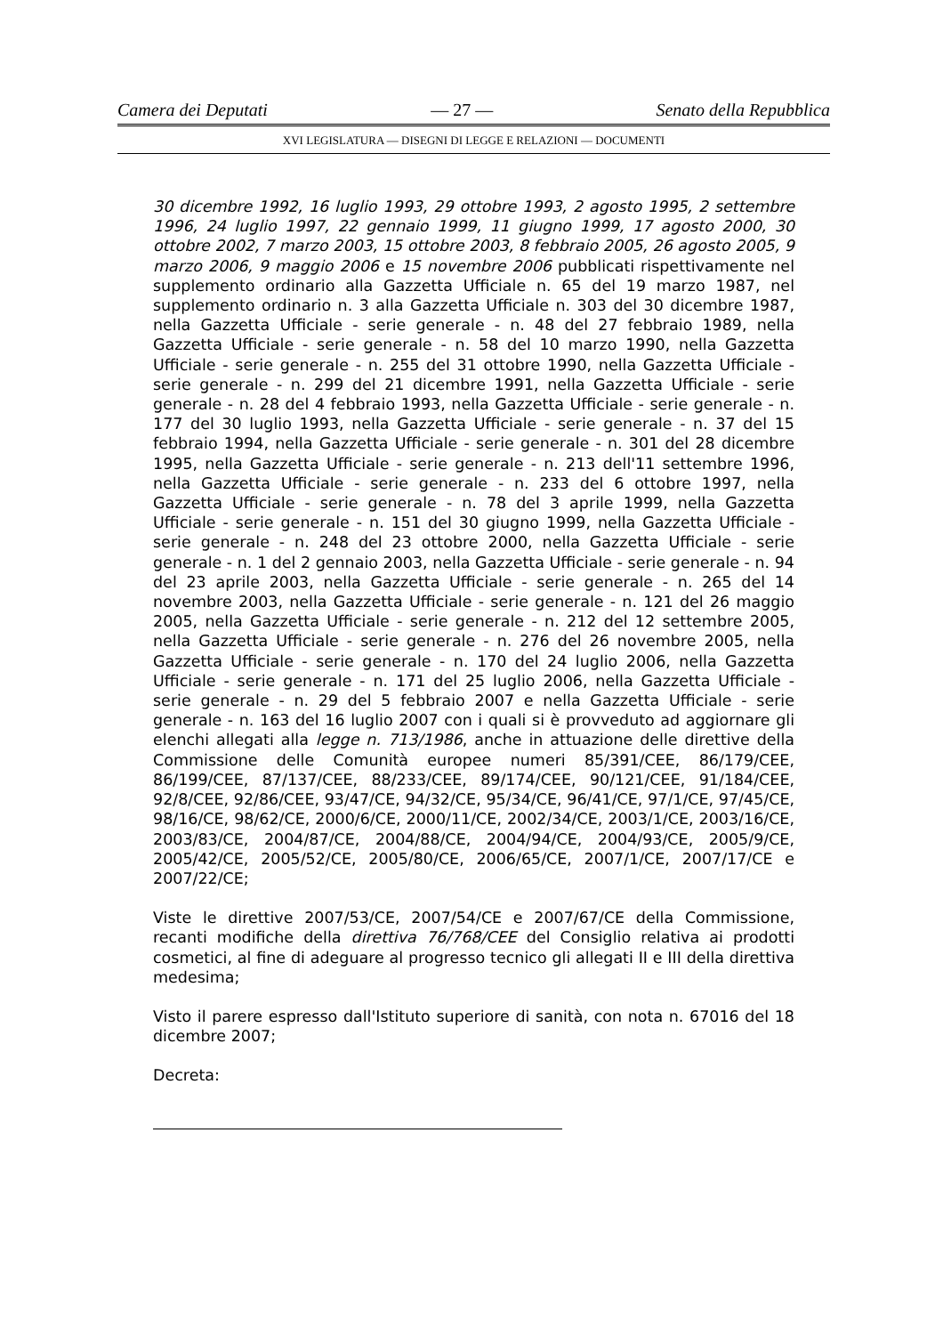Camera dei Deputati — 27 — Senato della Repubblica
XVI LEGISLATURA — DISEGNI DI LEGGE E RELAZIONI — DOCUMENTI
30 dicembre 1992, 16 luglio 1993, 29 ottobre 1993, 2 agosto 1995, 2 settembre 1996, 24 luglio 1997, 22 gennaio 1999, 11 giugno 1999, 17 agosto 2000, 30 ottobre 2002, 7 marzo 2003, 15 ottobre 2003, 8 febbraio 2005, 26 agosto 2005, 9 marzo 2006, 9 maggio 2006 e 15 novembre 2006 pubblicati rispettivamente nel supplemento ordinario alla Gazzetta Ufficiale n. 65 del 19 marzo 1987, nel supplemento ordinario n. 3 alla Gazzetta Ufficiale n. 303 del 30 dicembre 1987, nella Gazzetta Ufficiale - serie generale - n. 48 del 27 febbraio 1989, nella Gazzetta Ufficiale - serie generale - n. 58 del 10 marzo 1990, nella Gazzetta Ufficiale - serie generale - n. 255 del 31 ottobre 1990, nella Gazzetta Ufficiale - serie generale - n. 299 del 21 dicembre 1991, nella Gazzetta Ufficiale - serie generale - n. 28 del 4 febbraio 1993, nella Gazzetta Ufficiale - serie generale - n. 177 del 30 luglio 1993, nella Gazzetta Ufficiale - serie generale - n. 37 del 15 febbraio 1994, nella Gazzetta Ufficiale - serie generale - n. 301 del 28 dicembre 1995, nella Gazzetta Ufficiale - serie generale - n. 213 dell'11 settembre 1996, nella Gazzetta Ufficiale - serie generale - n. 233 del 6 ottobre 1997, nella Gazzetta Ufficiale - serie generale - n. 78 del 3 aprile 1999, nella Gazzetta Ufficiale - serie generale - n. 151 del 30 giugno 1999, nella Gazzetta Ufficiale - serie generale - n. 248 del 23 ottobre 2000, nella Gazzetta Ufficiale - serie generale - n. 1 del 2 gennaio 2003, nella Gazzetta Ufficiale - serie generale - n. 94 del 23 aprile 2003, nella Gazzetta Ufficiale - serie generale - n. 265 del 14 novembre 2003, nella Gazzetta Ufficiale - serie generale - n. 121 del 26 maggio 2005, nella Gazzetta Ufficiale - serie generale - n. 212 del 12 settembre 2005, nella Gazzetta Ufficiale - serie generale - n. 276 del 26 novembre 2005, nella Gazzetta Ufficiale - serie generale - n. 170 del 24 luglio 2006, nella Gazzetta Ufficiale - serie generale - n. 171 del 25 luglio 2006, nella Gazzetta Ufficiale - serie generale - n. 29 del 5 febbraio 2007 e nella Gazzetta Ufficiale - serie generale - n. 163 del 16 luglio 2007 con i quali si è provveduto ad aggiornare gli elenchi allegati alla legge n. 713/1986, anche in attuazione delle direttive della Commissione delle Comunità europee numeri 85/391/CEE, 86/179/CEE, 86/199/CEE, 87/137/CEE, 88/233/CEE, 89/174/CEE, 90/121/CEE, 91/184/CEE, 92/8/CEE, 92/86/CEE, 93/47/CE, 94/32/CE, 95/34/CE, 96/41/CE, 97/1/CE, 97/45/CE, 98/16/CE, 98/62/CE, 2000/6/CE, 2000/11/CE, 2002/34/CE, 2003/1/CE, 2003/16/CE, 2003/83/CE, 2004/87/CE, 2004/88/CE, 2004/94/CE, 2004/93/CE, 2005/9/CE, 2005/42/CE, 2005/52/CE, 2005/80/CE, 2006/65/CE, 2007/1/CE, 2007/17/CE e 2007/22/CE;
Viste le direttive 2007/53/CE, 2007/54/CE e 2007/67/CE della Commissione, recanti modifiche della direttiva 76/768/CEE del Consiglio relativa ai prodotti cosmetici, al fine di adeguare al progresso tecnico gli allegati II e III della direttiva medesima;
Visto il parere espresso dall'Istituto superiore di sanità, con nota n. 67016 del 18 dicembre 2007;
Decreta: